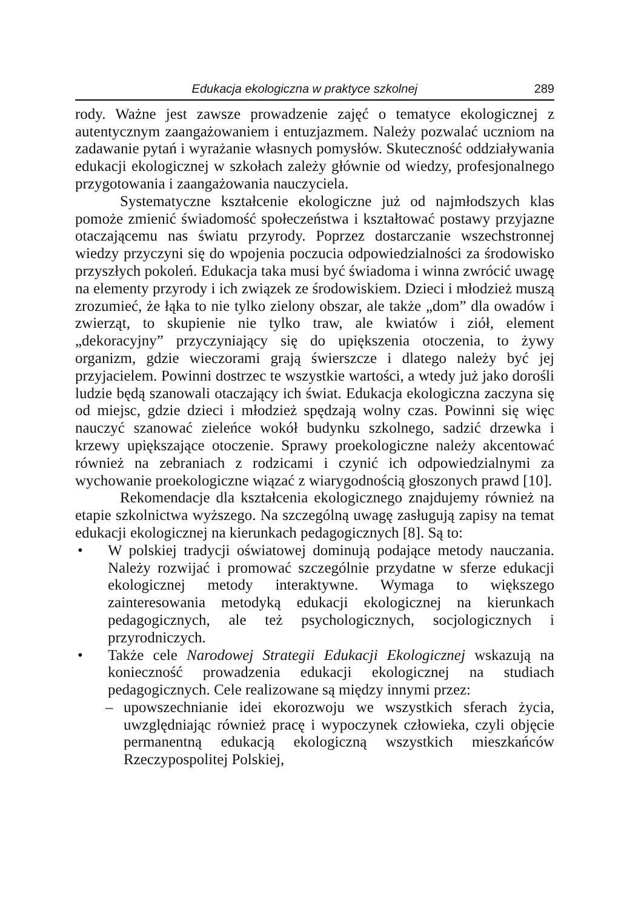Edukacja ekologiczna w praktyce szkolnej 289
rody. Ważne jest zawsze prowadzenie zajęć o tematyce ekologicznej z autentycznym zaangażowaniem i entuzjazmem. Należy pozwalać uczniom na zadawanie pytań i wyrażanie własnych pomysłów. Skuteczność oddziaływania edukacji ekologicznej w szkołach zależy głównie od wiedzy, profesjonalnego przygotowania i zaangażowania nauczyciela.
Systematyczne kształcenie ekologiczne już od najmłodszych klas pomoże zmienić świadomość społeczeństwa i kształtować postawy przyjazne otaczającemu nas światu przyrody. Poprzez dostarczanie wszechstronnej wiedzy przyczyni się do wpojenia poczucia odpowiedzialności za środowisko przyszłych pokoleń. Edukacja taka musi być świadoma i winna zwrócić uwagę na elementy przyrody i ich związek ze środowiskiem. Dzieci i młodzież muszą zrozumieć, że łąka to nie tylko zielony obszar, ale także „dom” dla owadów i zwierząt, to skupienie nie tylko traw, ale kwiatów i ziół, element „dekoracyjny” przyczyniający się do upiększenia otoczenia, to żywy organizm, gdzie wieczorami grają świerszcze i dlatego należy być jej przyjacielem. Powinni dostrzec te wszystkie wartości, a wtedy już jako dorośli ludzie będą szanowali otaczający ich świat. Edukacja ekologiczna zaczyna się od miejsc, gdzie dzieci i młodzież spędzają wolny czas. Powinni się więc nauczyć szanować zieleńce wokół budynku szkolnego, sadzić drzewka i krzewy upiększające otoczenie. Sprawy proekologiczne należy akcentować również na zebraniach z rodzicami i czynić ich odpowiedzialnymi za wychowanie proekologiczne wiązać z wiarygodnością głoszonych prawd [10].
Rekomendacje dla kształcenia ekologicznego znajdujemy również na etapie szkolnictwa wyższego. Na szczególną uwagę zasługują zapisy na temat edukacji ekologicznej na kierunkach pedagogicznych [8]. Są to:
• W polskiej tradycji oświatowej dominują podające metody nauczania. Należy rozwijać i promować szczególnie przydatne w sferze edukacji ekologicznej metody interaktywne. Wymaga to większego zainteresowania metodyką edukacji ekologicznej na kierunkach pedagogicznych, ale też psychologicznych, socjologicznych i przyrodniczych.
• Także cele Narodowej Strategii Edukacji Ekologicznej wskazują na konieczność prowadzenia edukacji ekologicznej na studiach pedagogicznych. Cele realizowane są między innymi przez:
– upowszechnianie idei ekorozwoju we wszystkich sferach życia, uwzględniając również pracę i wypoczynek człowieka, czyli objęcie permanentną edukacją ekologiczną wszystkich mieszkańców Rzeczypospolitej Polskiej,